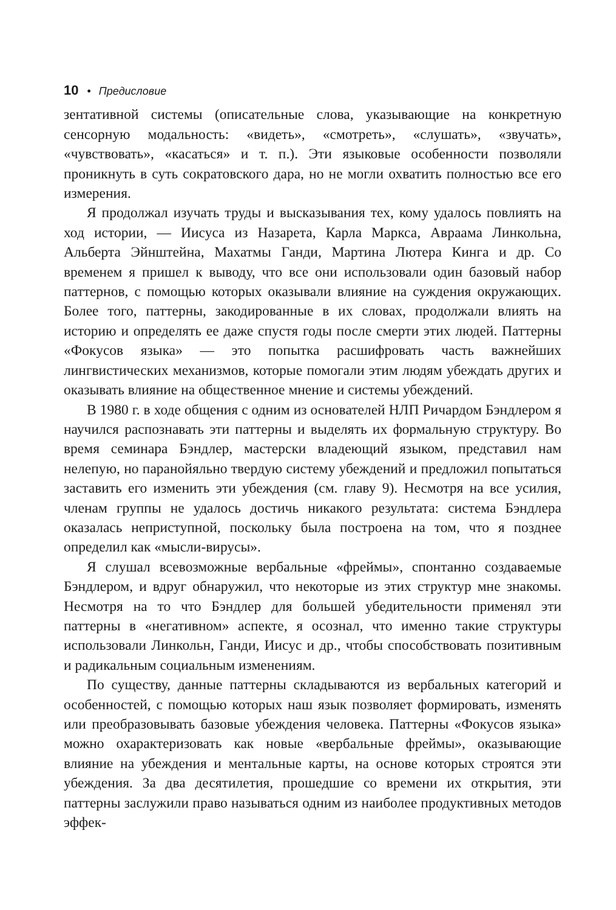10 • Предисловие
зентативной системы (описательные слова, указывающие на конкретную сенсорную модальность: «видеть», «смотреть», «слушать», «звучать», «чувствовать», «касаться» и т. п.). Эти языковые особенности позволяли проникнуть в суть сократовского дара, но не могли охватить полностью все его измерения.
Я продолжал изучать труды и высказывания тех, кому удалось повлиять на ход истории, — Иисуса из Назарета, Карла Маркса, Авраама Линкольна, Альберта Эйнштейна, Махатмы Ганди, Мартина Лютера Кинга и др. Со временем я пришел к выводу, что все они использовали один базовый набор паттернов, с помощью которых оказывали влияние на суждения окружающих. Более того, паттерны, закодированные в их словах, продолжали влиять на историю и определять ее даже спустя годы после смерти этих людей. Паттерны «Фокусов языка» — это попытка расшифровать часть важнейших лингвистических механизмов, которые помогали этим людям убеждать других и оказывать влияние на общественное мнение и системы убеждений.
В 1980 г. в ходе общения с одним из основателей НЛП Ричардом Бэндлером я научился распознавать эти паттерны и выделять их формальную структуру. Во время семинара Бэндлер, мастерски владеющий языком, представил нам нелепую, но паранойяльно твердую систему убеждений и предложил попытаться заставить его изменить эти убеждения (см. главу 9). Несмотря на все усилия, членам группы не удалось достичь никакого результата: система Бэндлера оказалась неприступной, поскольку была построена на том, что я позднее определил как «мысли-вирусы».
Я слушал всевозможные вербальные «фреймы», спонтанно создаваемые Бэндлером, и вдруг обнаружил, что некоторые из этих структур мне знакомы. Несмотря на то что Бэндлер для большей убедительности применял эти паттерны в «негативном» аспекте, я осознал, что именно такие структуры использовали Линкольн, Ганди, Иисус и др., чтобы способствовать позитивным и радикальным социальным изменениям.
По существу, данные паттерны складываются из вербальных категорий и особенностей, с помощью которых наш язык позволяет формировать, изменять или преобразовывать базовые убеждения человека. Паттерны «Фокусов языка» можно охарактеризовать как новые «вербальные фреймы», оказывающие влияние на убеждения и ментальные карты, на основе которых строятся эти убеждения. За два десятилетия, прошедшие со времени их открытия, эти паттерны заслужили право называться одним из наиболее продуктивных методов эффек-